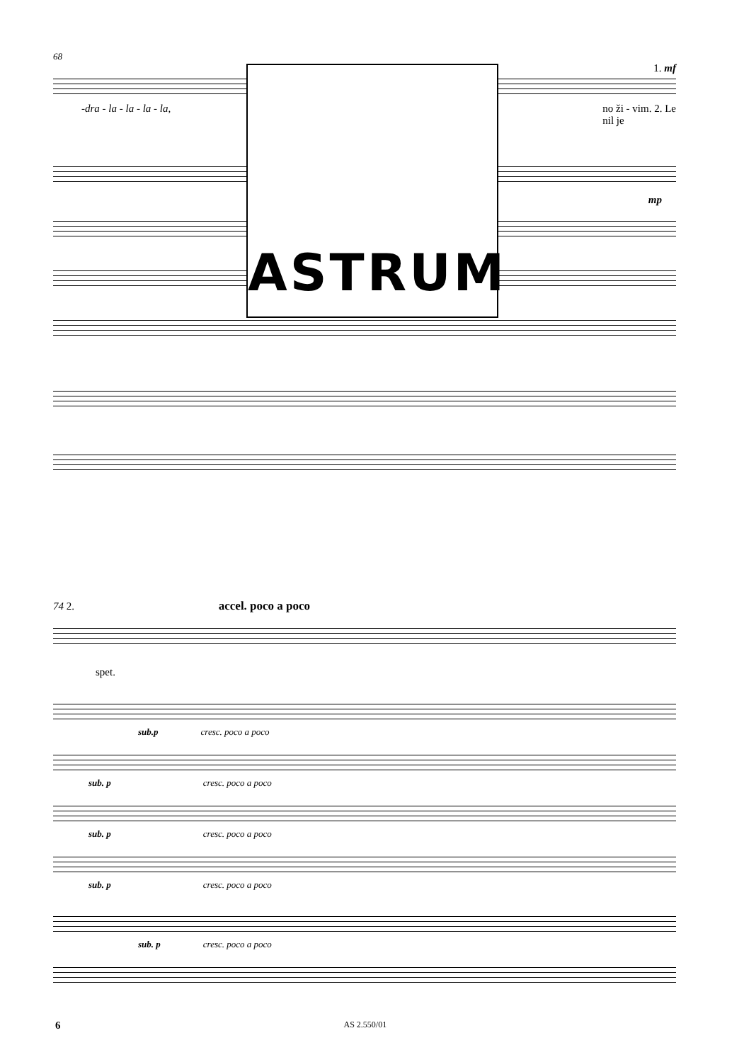68
1. mf
-dra - la - la - la - la, no ži - vim. 2. Le
nil je
mp
ASTRUM
74 2. accel. poco a poco
spet.
sub.p cresc. poco a poco
sub. p cresc. poco a poco
sub. p cresc. poco a poco
sub. p cresc. poco a poco
sub. p cresc. poco a poco
6 AS 2.550/01